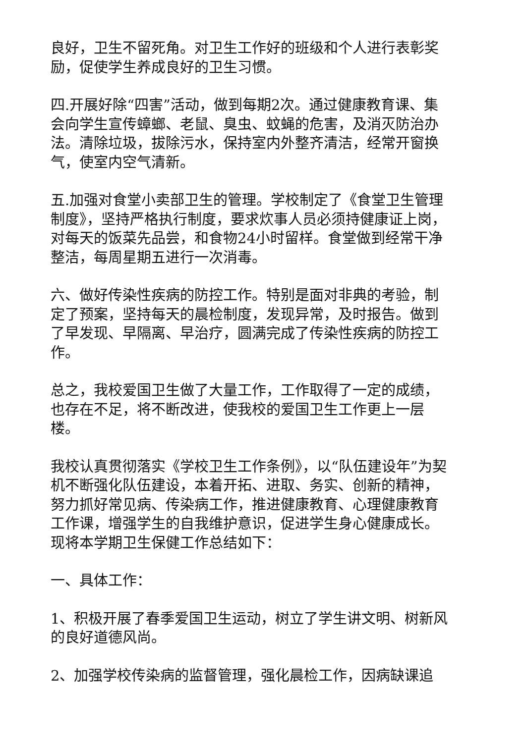良好，卫生不留死角。对卫生工作好的班级和个人进行表彰奖励，促使学生养成良好的卫生习惯。
四.开展好除“四害”活动，做到每期2次。通过健康教育课、集会向学生宣传蟑螂、老鼠、臭虫、蚊蝇的危害，及消灭防治办法。清除垃圾，拔除污水，保持室内外整齐清洁，经常开窗换气，使室内空气清新。
五.加强对食堂小卖部卫生的管理。学校制定了《食堂卫生管理制度》，坚持严格执行制度，要求炊事人员必须持健康证上岗，对每天的饭菜先品尝，和食物24小时留样。食堂做到经常干净整洁，每周星期五进行一次消毒。
六、做好传染性疾病的防控工作。特别是面对非典的考验，制定了预案，坚持每天的晨检制度，发现异常，及时报告。做到了早发现、早隔离、早治疗，圆满完成了传染性疾病的防控工作。
总之，我校爱国卫生做了大量工作，工作取得了一定的成绩，也存在不足，将不断改进，使我校的爱国卫生工作更上一层楼。
我校认真贯彻落实《学校卫生工作条例》，以“队伍建设年”为契机不断强化队伍建设，本着开拓、进取、务实、创新的精神，努力抓好常见病、传染病工作，推进健康教育、心理健康教育工作课，增强学生的自我维护意识，促进学生身心健康成长。现将本学期卫生保健工作总结如下：
一、具体工作：
1、积极开展了春季爱国卫生运动，树立了学生讲文明、树新风的良好道德风尚。
2、加强学校传染病的监督管理，强化晨检工作，因病缺课追